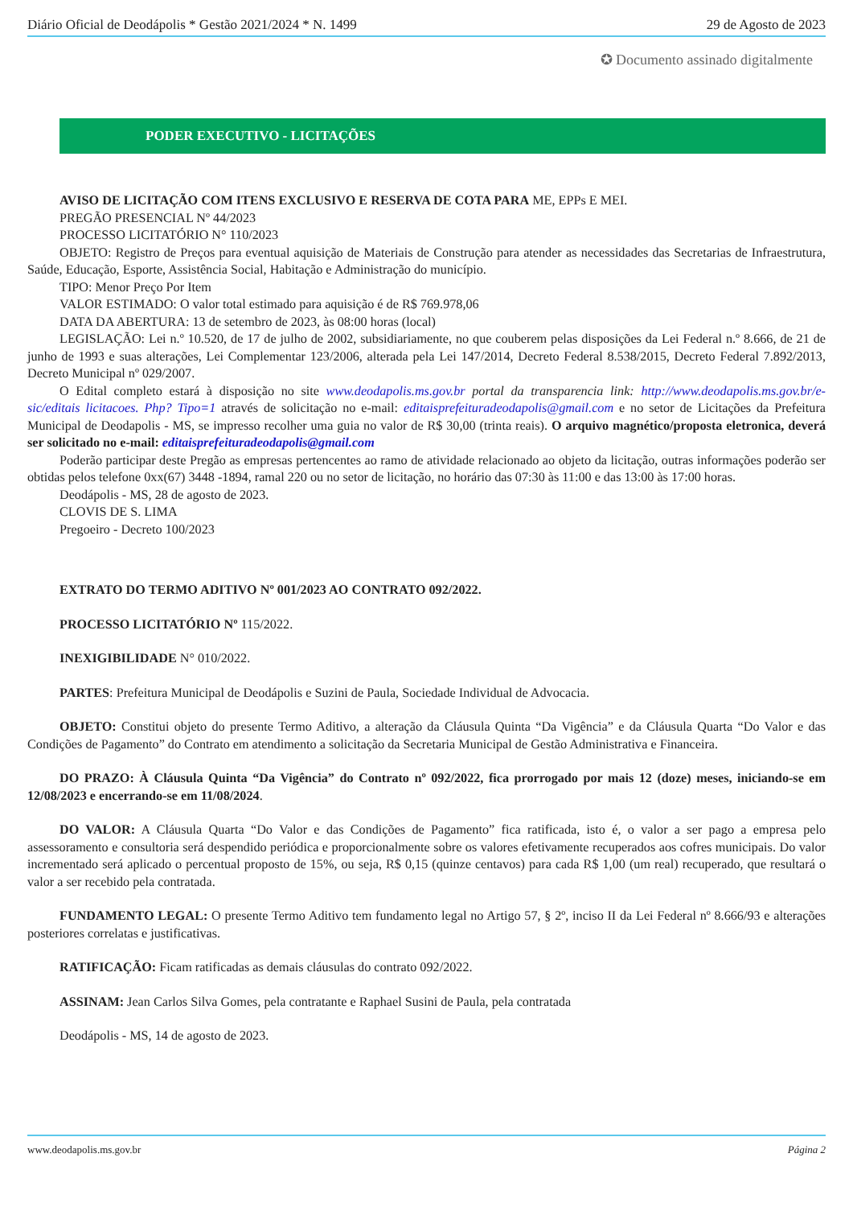Diário Oficial de Deodápolis * Gestão 2021/2024 * N. 1499 29 de Agosto de 2023
✪ Documento assinado digitalmente
PODER EXECUTIVO - LICITAÇÕES
AVISO DE LICITAÇÃO COM ITENS EXCLUSIVO E RESERVA DE COTA PARA ME, EPPs E MEI.
PREGÃO PRESENCIAL Nº 44/2023
PROCESSO LICITATÓRIO N° 110/2023
OBJETO: Registro de Preços para eventual aquisição de Materiais de Construção para atender as necessidades das Secretarias de Infraestrutura, Saúde, Educação, Esporte, Assistência Social, Habitação e Administração do município.
TIPO: Menor Preço Por Item
VALOR ESTIMADO: O valor total estimado para aquisição é de R$ 769.978,06
DATA DA ABERTURA: 13 de setembro de 2023, às 08:00 horas (local)
LEGISLAÇÃO: Lei n.º 10.520, de 17 de julho de 2002, subsidiariamente, no que couberem pelas disposições da Lei Federal n.º 8.666, de 21 de junho de 1993 e suas alterações, Lei Complementar 123/2006, alterada pela Lei 147/2014, Decreto Federal 8.538/2015, Decreto Federal 7.892/2013, Decreto Municipal nº 029/2007.
O Edital completo estará à disposição no site www.deodapolis.ms.gov.br portal da transparencia link: http://www.deodapolis.ms.gov.br/e-sic/editais licitacoes. Php? Tipo=1 através de solicitação no e-mail: editaisprefeituradeodapolis@gmail.com e no setor de Licitações da Prefeitura Municipal de Deodapolis - MS, se impresso recolher uma guia no valor de R$ 30,00 (trinta reais). O arquivo magnético/proposta eletronica, deverá ser solicitado no e-mail: editaisprefeituradeodapolis@gmail.com
Poderão participar deste Pregão as empresas pertencentes ao ramo de atividade relacionado ao objeto da licitação, outras informações poderão ser obtidas pelos telefone 0xx(67) 3448 -1894, ramal 220 ou no setor de licitação, no horário das 07:30 às 11:00 e das 13:00 às 17:00 horas.
Deodápolis - MS, 28 de agosto de 2023.
CLOVIS DE S. LIMA
Pregoeiro - Decreto 100/2023
EXTRATO DO TERMO ADITIVO Nº 001/2023 AO CONTRATO 092/2022.
PROCESSO LICITATÓRIO Nº 115/2022.
INEXIGIBILIDADE N° 010/2022.
PARTES: Prefeitura Municipal de Deodápolis e Suzini de Paula, Sociedade Individual de Advocacia.
OBJETO: Constitui objeto do presente Termo Aditivo, a alteração da Cláusula Quinta “Da Vigência” e da Cláusula Quarta “Do Valor e das Condições de Pagamento” do Contrato em atendimento a solicitação da Secretaria Municipal de Gestão Administrativa e Financeira.
DO PRAZO: À Cláusula Quinta “Da Vigência” do Contrato nº 092/2022, fica prorrogado por mais 12 (doze) meses, iniciando-se em 12/08/2023 e encerrando-se em 11/08/2024.
DO VALOR: A Cláusula Quarta “Do Valor e das Condições de Pagamento” fica ratificada, isto é, o valor a ser pago a empresa pelo assessoramento e consultoria será despendido periódica e proporcionalmente sobre os valores efetivamente recuperados aos cofres municipais. Do valor incrementado será aplicado o percentual proposto de 15%, ou seja, R$ 0,15 (quinze centavos) para cada R$ 1,00 (um real) recuperado, que resultará o valor a ser recebido pela contratada.
FUNDAMENTO LEGAL: O presente Termo Aditivo tem fundamento legal no Artigo 57, § 2º, inciso II da Lei Federal nº 8.666/93 e alterações posteriores correlatas e justificativas.
RATIFICAÇÃO: Ficam ratificadas as demais cláusulas do contrato 092/2022.
ASSINAM: Jean Carlos Silva Gomes, pela contratante e Raphael Susini de Paula, pela contratada
Deodápolis - MS, 14 de agosto de 2023.
www.deodapolis.ms.gov.br Página 2